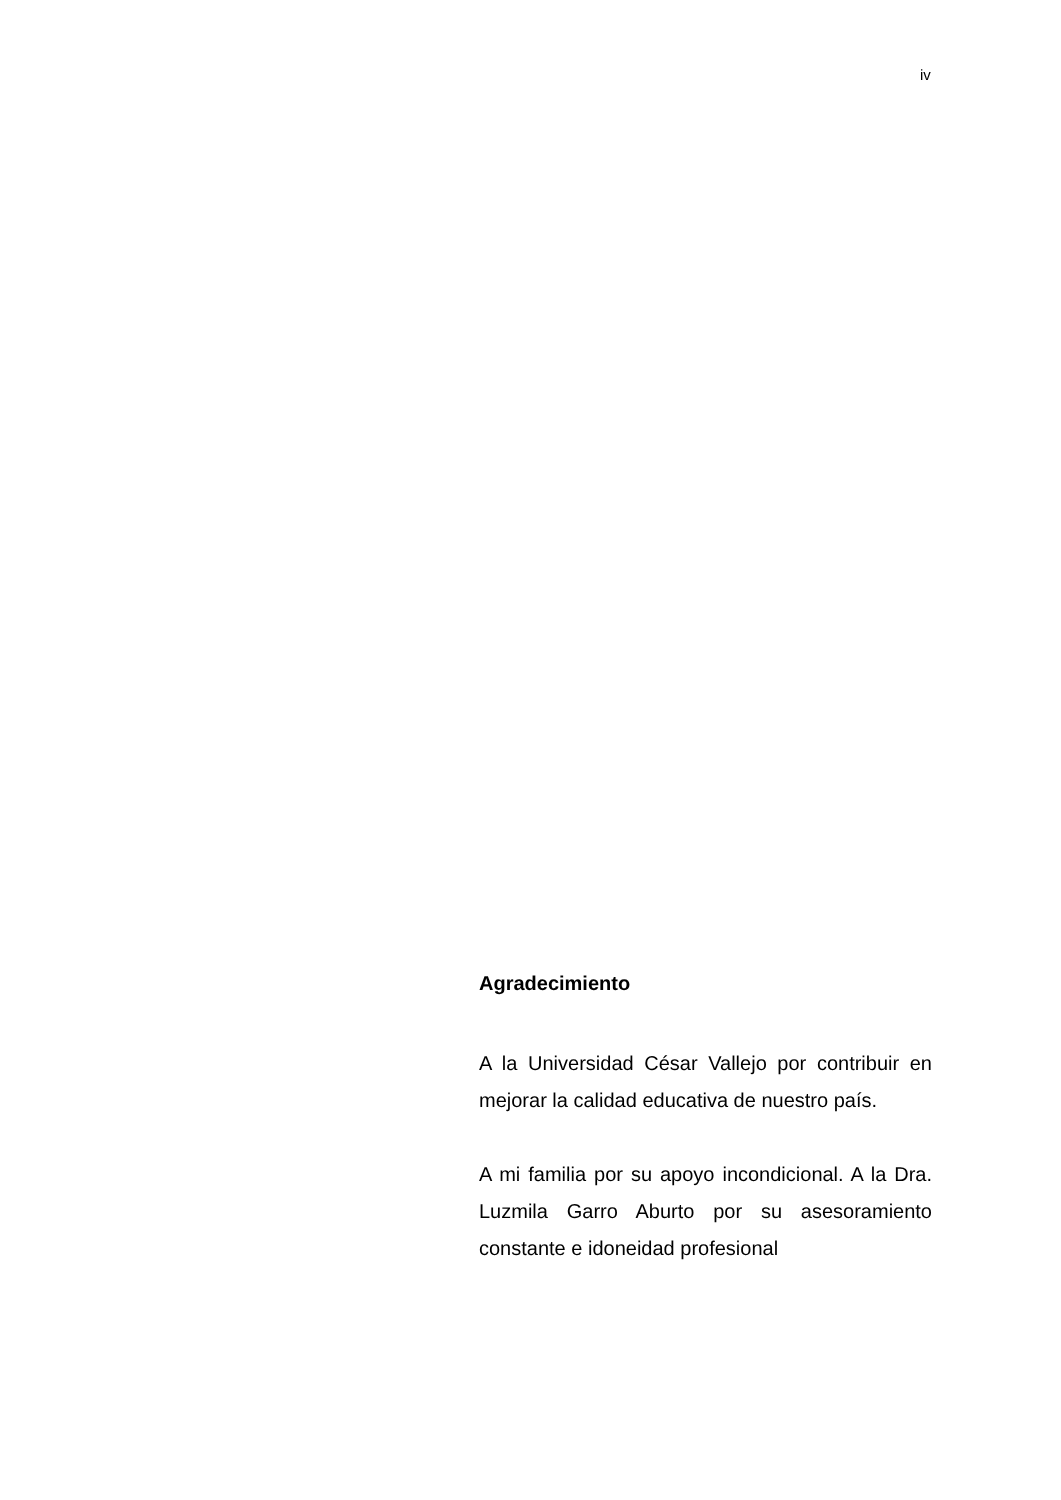iv
Agradecimiento
A la Universidad César Vallejo por contribuir en mejorar la calidad educativa de nuestro país.
A mi familia por su apoyo incondicional. A la Dra. Luzmila Garro Aburto por su asesoramiento constante e idoneidad profesional